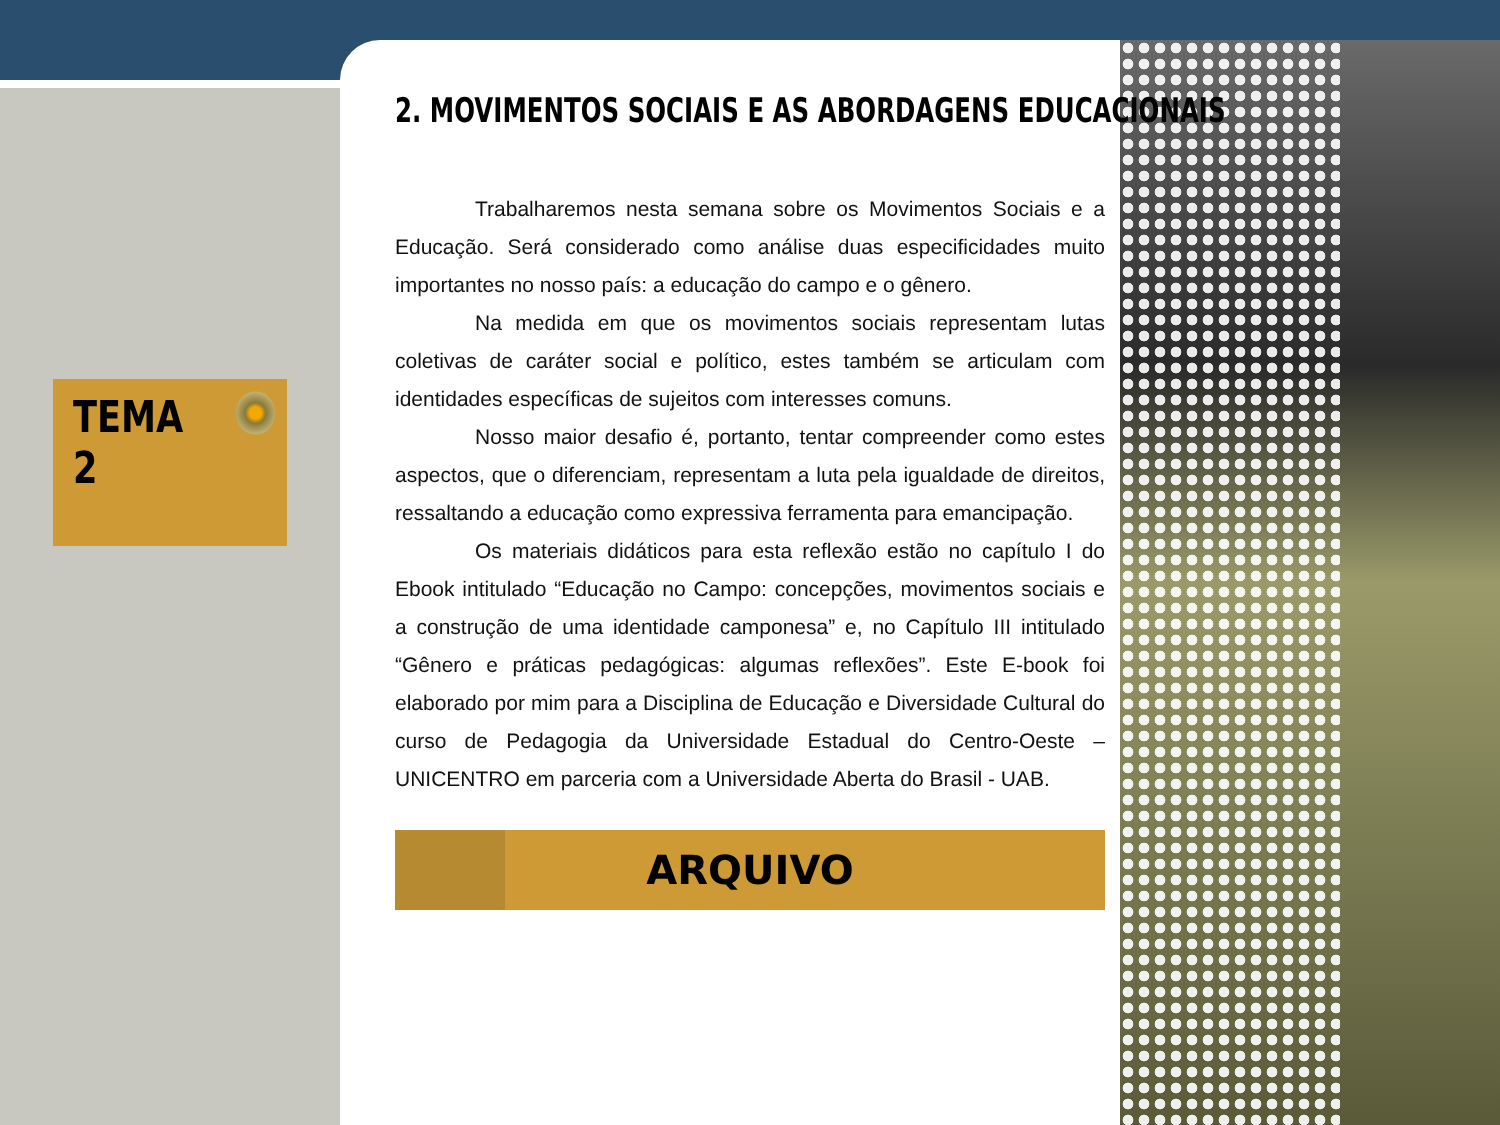TEMA 2
2. MOVIMENTOS SOCIAIS E AS ABORDAGENS EDUCACIONAIS
Trabalharemos nesta semana sobre os Movimentos Sociais e a Educação. Será considerado como análise duas especificidades muito importantes no nosso país: a educação do campo e o gênero.
Na medida em que os movimentos sociais representam lutas coletivas de caráter social e político, estes também se articulam com identidades específicas de sujeitos com interesses comuns.
Nosso maior desafio é, portanto, tentar compreender como estes aspectos, que o diferenciam, representam a luta pela igualdade de direitos, ressaltando a educação como expressiva ferramenta para emancipação.
Os materiais didáticos para esta reflexão estão no capítulo I do Ebook intitulado “Educação no Campo: concepções, movimentos sociais e a construção de uma identidade camponesa” e, no Capítulo III intitulado “Gênero e práticas pedagógicas: algumas reflexões”. Este E-book foi elaborado por mim para a Disciplina de Educação e Diversidade Cultural do curso de Pedagogia da Universidade Estadual do Centro-Oeste – UNICENTRO em parceria com a Universidade Aberta do Brasil - UAB.
ARQUIVO